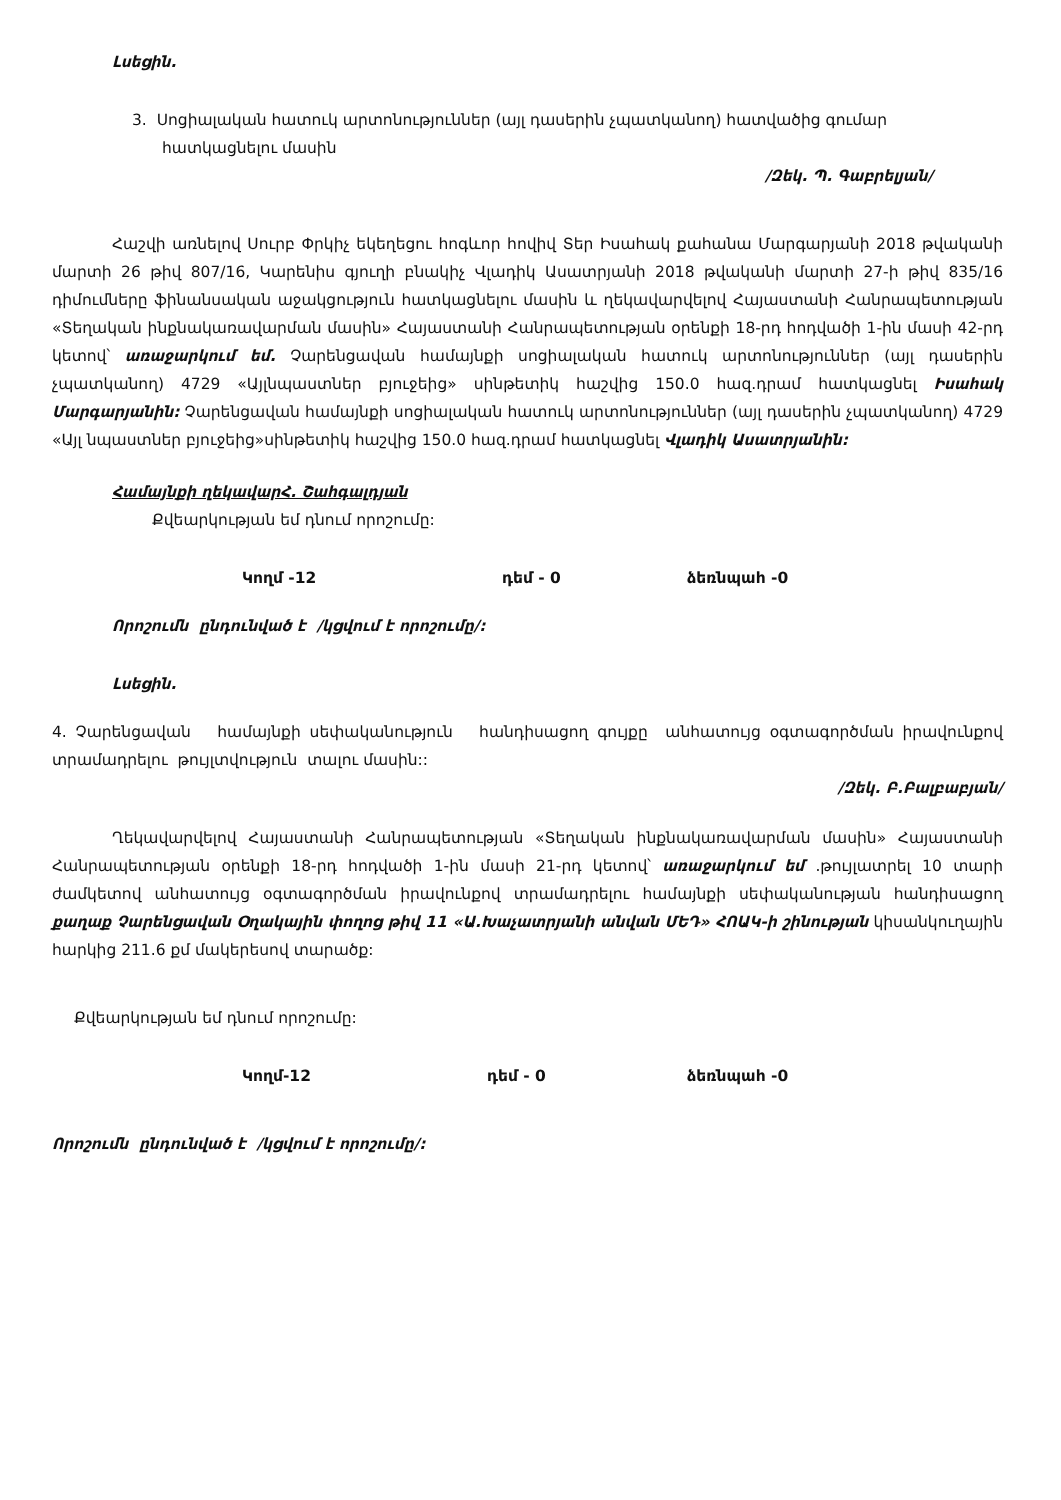Լսեցին.
3. Սոցիալական հատուկ արտոնություններ (այլ դասերին չպատկանող) հատվածից գումար հատկացնելու մասին
/Զեկ. Պ. Գաբրելյան/
Հաշվի առնելով Սուրբ Փրկիչ եկեղեցու հոգևոր հովիվ Տեր Իսահակ քահանա Մարգարյանի 2018 թվականի մարտի 26 թիվ 807/16, Կարենիս գյուղի բնակիչ Վլադիկ Ասատրյանի 2018 թվականի մարտի 27-ի թիվ 835/16 դիմումները ֆինանսական աջակցություն հատկացնելու մասին և ղեկավարվելով Հայաստանի Հանրապետության «Տեղական ինքնակառավարման մասին» Հայաստանի Հանրապետության օրենքի 18-րդ հոդվածի 1-ին մասի 42-րդ կետով՝ առաջարկում եմ. Չարենցավան համայնքի սոցիալական հատուկ արտոնություններ (այլ դասերին չպատկանող) 4729 «Այլնպաստներ բյուջեից» սինթետիկ հաշվից 150.0 հազ.դրամ հատկացնել Իսահակ Մարգարյանին: Չարենցավան համայնքի սոցիալական հատուկ արտոնություններ (այլ դասերին չպատկանող) 4729 «Այլ նպաստներ բյուջեից»սինթետիկ հաշվից 150.0 հազ.դրամ հատկացնել Վլադիկ Ասատրյանին:
Համայնքի ղեկավարՀ. Շահգալդյան
Քվեարկության եմ դնում որոշումը:
Կողմ -12 դեմ - 0 ձեռնպահ -0
Որոշումն ընդունված է /կցվում է որոշումը/:
Լսեցին.
4. Չարենցավան համայնքի սեփականություն հանդիսացող գույքը անհատույց օգտագործման իրավունքով տրամադրելու թույլտվություն տալու մասին::
/Զեկ. Բ.Բալբաբյան/
Ղեկավարվելով Հայաստանի Հանրապետության «Տեղական ինքնակառավարման մասին» Հայաստանի Հանրապետության օրենքի 18-րդ հոդվածի 1-ին մասի 21-րդ կետով՝ առաջարկում եմ .թույլատրել 10 տարի ժամկետով անհատույց օգտագործման իրավունքով տրամադրելու համայնքի սեփականության հանդիսացող քաղաք Չարենցավան Օղակային փողոց թիվ 11 «Ա.Խաչատրյանի անվան ՄԵԴ» ՀՈԱԿ-ի շինության կիսանկուղային հարկից 211.6 քմ մակերեսով տարածք:
Քվեարկության եմ դնում որոշումը:
Կողմ-12 դեմ - 0 ձեռնպահ -0
Որոշումն ընդունված է /կցվում է որոշումը/: